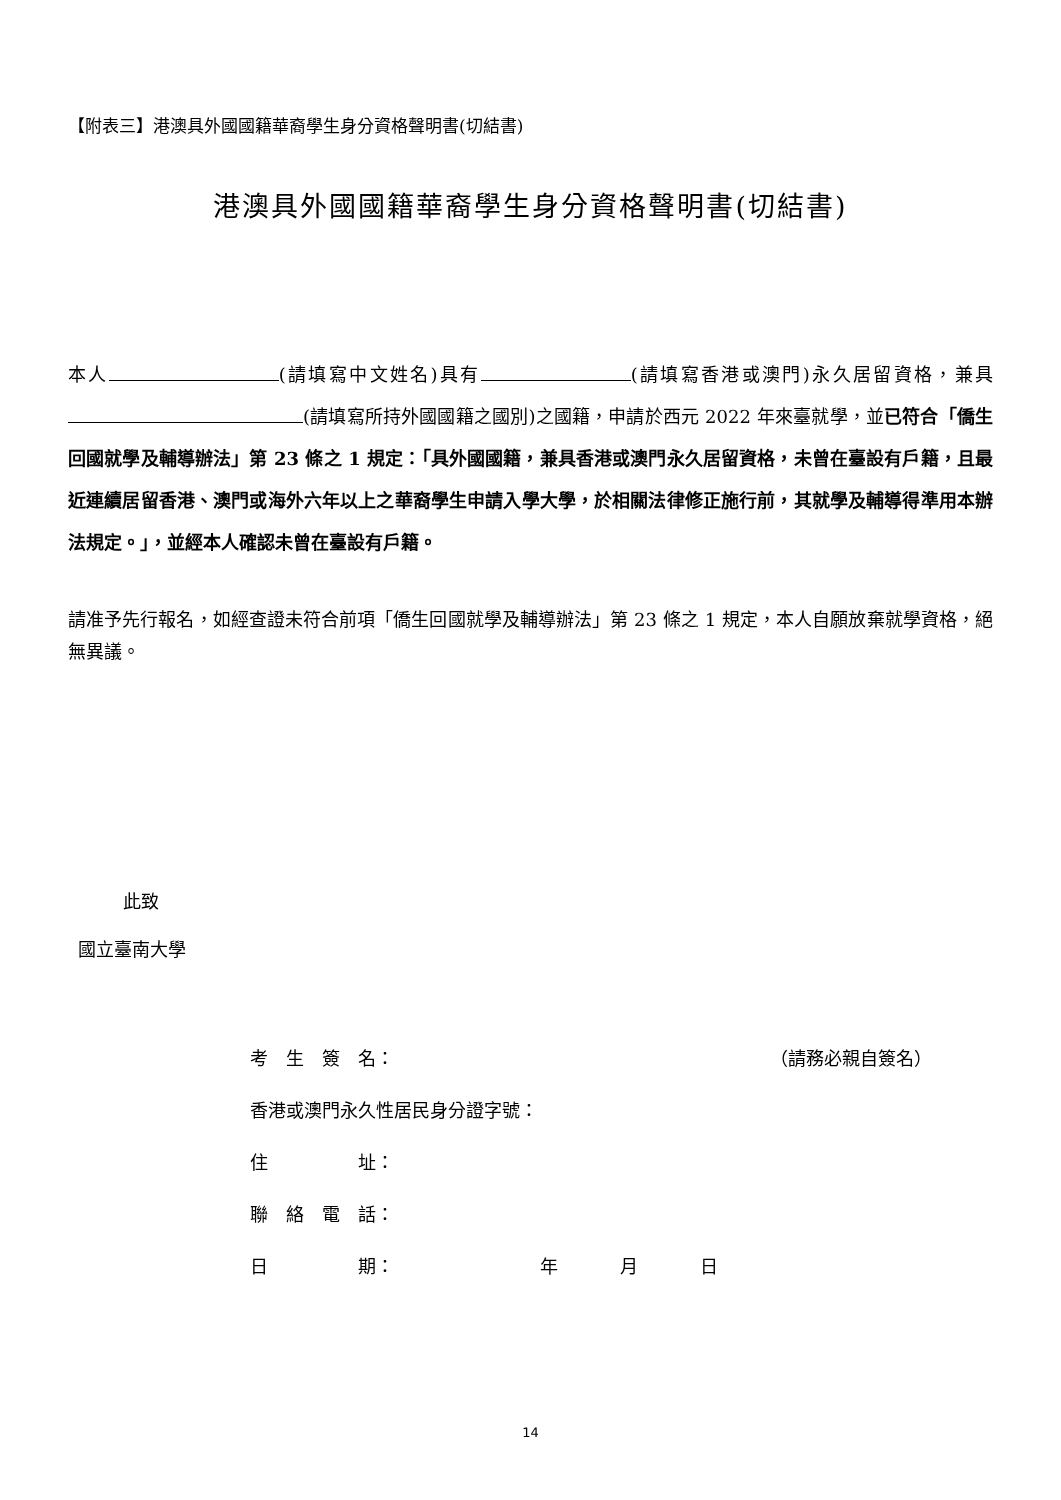【附表三】港澳具外國國籍華裔學生身分資格聲明書(切結書)
港澳具外國國籍華裔學生身分資格聲明書(切結書)
本人 (請填寫中文姓名)具有 (請填寫香港或澳門)永久居留資格，兼具 (請填寫所持外國國籍之國別)之國籍，申請於西元 2022 年來臺就學，並已符合「僑生回國就學及輔導辦法」第 23 條之 1 規定：「具外國國籍，兼具香港或澳門永久居留資格，未曾在臺設有戶籍，且最近連續居留香港、澳門或海外六年以上之華裔學生申請入學大學，於相關法律修正施行前，其就學及輔導得準用本辦法規定。」，並經本人確認未曾在臺設有戶籍。
請准予先行報名，如經查證未符合前項「僑生回國就學及輔導辦法」第 23 條之 1 規定，本人自願放棄就學資格，絕無異議。
此致
國立臺南大學
考　生　簽　名： （請務必親自簽名）
香港或澳門永久性居民身分證字號：
住　　　　　址：
聯　絡　電　話：
日　　　　　期： 年 月 日
14